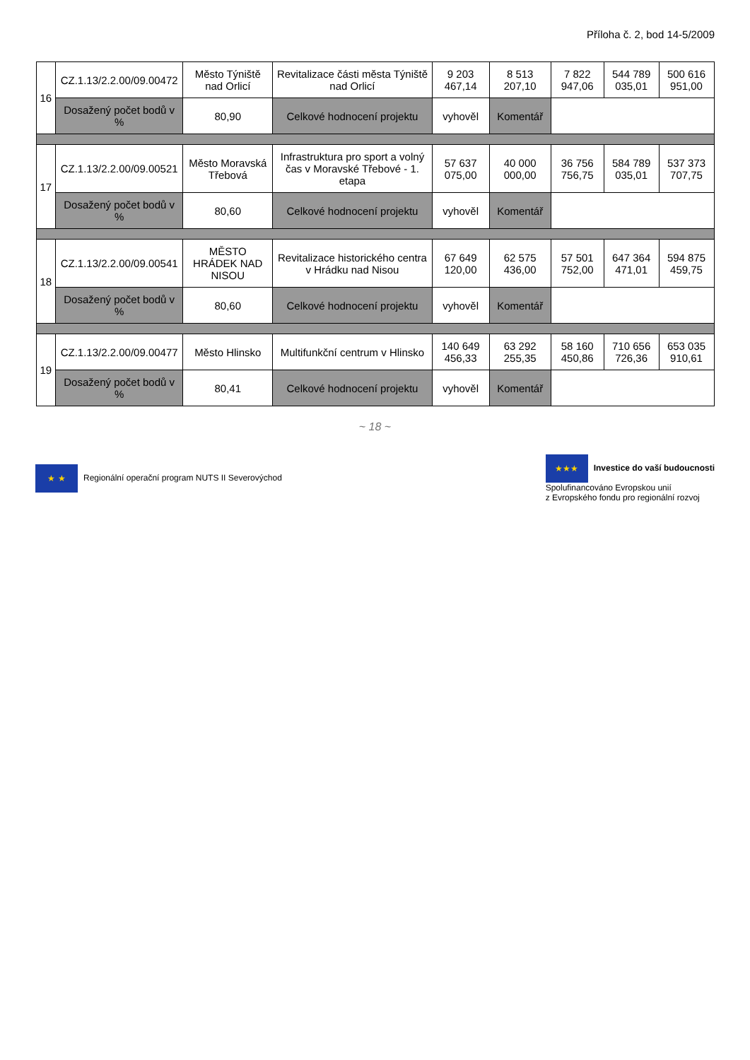Příloha č. 2, bod 14-5/2009
| 16 | CZ.1.13/2.2.00/09.00472 | Město Týniště nad Orlicí | Revitalizace části města Týniště nad Orlicí | 9 203 467,14 | 8 513 207,10 | 7 822 947,06 | 544 789 035,01 | 500 616 951,00 |
| | Dosažený počet bodů v % | 80,90 | Celkové hodnocení projektu | vyhověl | Komentář | | | |
| 17 | CZ.1.13/2.2.00/09.00521 | Město Moravská Třebová | Infrastruktura pro sport a volný čas v Moravské Třebové - 1. etapa | 57 637 075,00 | 40 000 000,00 | 36 756 756,75 | 584 789 035,01 | 537 373 707,75 |
| | Dosažený počet bodů v % | 80,60 | Celkové hodnocení projektu | vyhověl | Komentář | | | |
| 18 | CZ.1.13/2.2.00/09.00541 | MĚSTO HRÁDEK NAD NISOU | Revitalizace historického centra v Hrádku nad Nisou | 67 649 120,00 | 62 575 436,00 | 57 501 752,00 | 647 364 471,01 | 594 875 459,75 |
| | Dosažený počet bodů v % | 80,60 | Celkové hodnocení projektu | vyhověl | Komentář | | | |
| 19 | CZ.1.13/2.2.00/09.00477 | Město Hlinsko | Multifunkční centrum v Hlinsko | 140 649 456,33 | 63 292 255,35 | 58 160 450,86 | 710 656 726,36 | 653 035 910,61 |
| | Dosažený počet bodů v % | 80,41 | Celkové hodnocení projektu | vyhověl | Komentář | | | |
~ 18 ~
★ ★ Regionální operační program NUTS II Severovýchod
★★★ Investice do vaší budoucnosti
Spolufinancováno Evropskou unií
z Evropského fondu pro regionální rozvoj